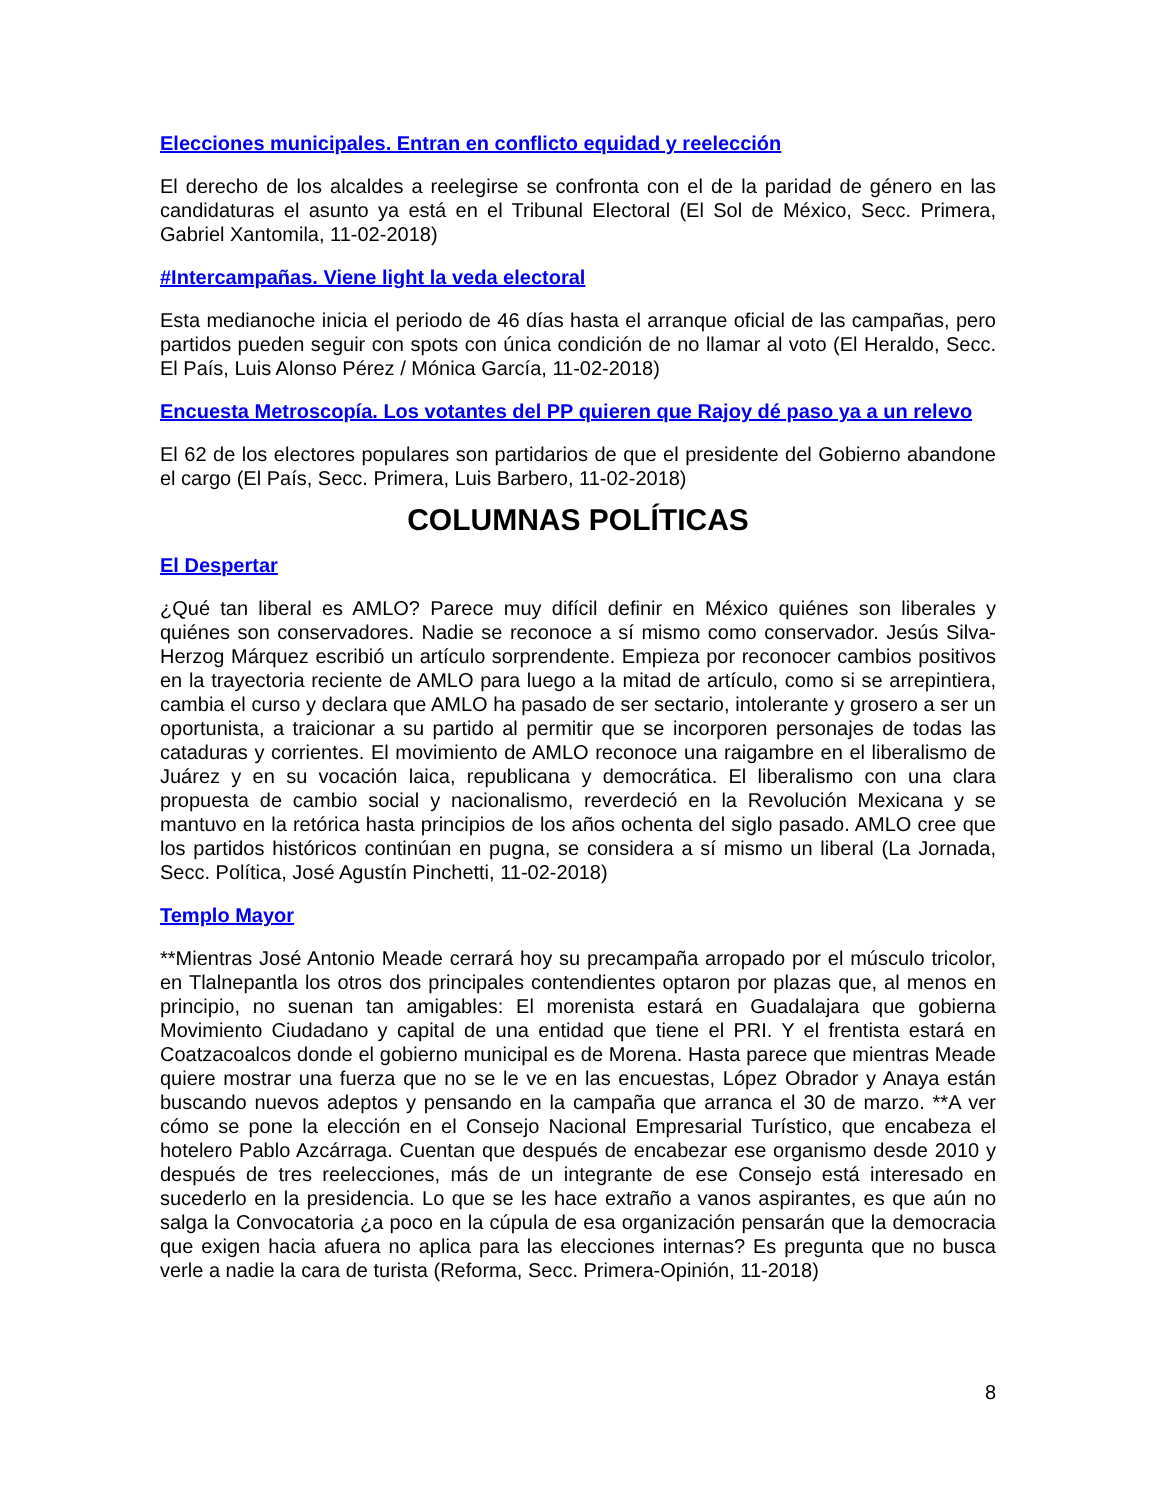Elecciones municipales. Entran en conflicto equidad y reelección
El derecho de los alcaldes a reelegirse se confronta con el de la paridad de género en las candidaturas el asunto ya está en el Tribunal Electoral (El Sol de México, Secc. Primera, Gabriel Xantomila, 11-02-2018)
#Intercampañas. Viene light la veda electoral
Esta medianoche inicia el periodo de 46 días hasta el arranque oficial de las campañas, pero partidos pueden seguir con spots con única condición de no llamar al voto (El Heraldo, Secc. El País, Luis Alonso Pérez / Mónica García, 11-02-2018)
Encuesta Metroscopía. Los votantes del PP quieren que Rajoy dé paso ya a un relevo
El 62 de los electores populares son partidarios de que el presidente del Gobierno abandone el cargo (El País, Secc. Primera, Luis Barbero, 11-02-2018)
COLUMNAS POLÍTICAS
El Despertar
¿Qué tan liberal es AMLO? Parece muy difícil definir en México quiénes son liberales y quiénes son conservadores. Nadie se reconoce a sí mismo como conservador. Jesús Silva-Herzog Márquez escribió un artículo sorprendente. Empieza por reconocer cambios positivos en la trayectoria reciente de AMLO para luego a la mitad de artículo, como si se arrepintiera, cambia el curso y declara que AMLO ha pasado de ser sectario, intolerante y grosero a ser un oportunista, a traicionar a su partido al permitir que se incorporen personajes de todas las cataduras y corrientes. El movimiento de AMLO reconoce una raigambre en el liberalismo de Juárez y en su vocación laica, republicana y democrática. El liberalismo con una clara propuesta de cambio social y nacionalismo, reverdeció en la Revolución Mexicana y se mantuvo en la retórica hasta principios de los años ochenta del siglo pasado. AMLO cree que los partidos históricos continúan en pugna, se considera a sí mismo un liberal (La Jornada, Secc. Política, José Agustín Pinchetti, 11-02-2018)
Templo Mayor
**Mientras José Antonio Meade cerrará hoy su precampaña arropado por el músculo tricolor, en Tlalnepantla los otros dos principales contendientes optaron por plazas que, al menos en principio, no suenan tan amigables: El morenista estará en Guadalajara que gobierna Movimiento Ciudadano y capital de una entidad que tiene el PRI. Y el frentista estará en Coatzacoalcos donde el gobierno municipal es de Morena. Hasta parece que mientras Meade quiere mostrar una fuerza que no se le ve en las encuestas, López Obrador y Anaya están buscando nuevos adeptos y pensando en la campaña que arranca el 30 de marzo. **A ver cómo se pone la elección en el Consejo Nacional Empresarial Turístico, que encabeza el hotelero Pablo Azcárraga. Cuentan que después de encabezar ese organismo desde 2010 y después de tres reelecciones, más de un integrante de ese Consejo está interesado en sucederlo en la presidencia. Lo que se les hace extraño a vanos aspirantes, es que aún no salga la Convocatoria ¿a poco en la cúpula de esa organización pensarán que la democracia que exigen hacia afuera no aplica para las elecciones internas? Es pregunta que no busca verle a nadie la cara de turista (Reforma, Secc. Primera-Opinión, 11-2018)
8